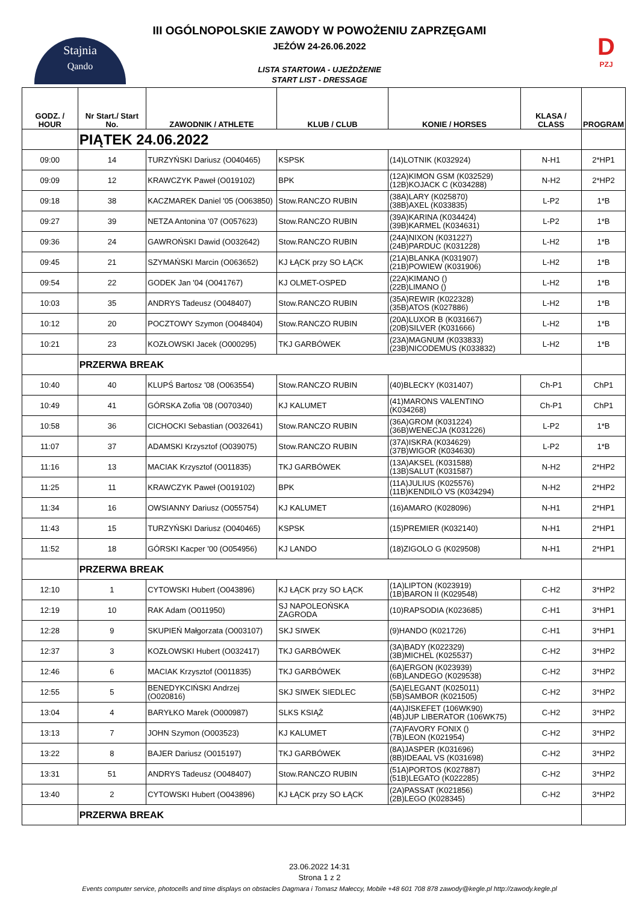Stajnia
Qando
D
PZJ
III OGÓLNOPOLSKIE ZAWODY W POWOŻENIU ZAPRZĘGAMI
JEŻÓW 24-26.06.2022
LISTA STARTOWA - UJEŻDŻENIE
START LIST - DRESSAGE
| GODZ. / HOUR | Nr Start./ Start No. | ZAWODNIK / ATHLETE | KLUB / CLUB | KONIE / HORSES | KLASA / CLASS | PROGRAM |
| --- | --- | --- | --- | --- | --- | --- |
| | PIĄTEK 24.06.2022 | | | | | |
| 09:00 | 14 | TURZYŃSKI Dariusz (O040465) | KSPSK | (14)LOTNIK (K032924) | N-H1 | 2*HP1 |
| 09:09 | 12 | KRAWCZYK Paweł (O019102) | BPK | (12A)KIMON GSM (K032529) (12B)KOJACK C (K034288) | N-H2 | 2*HP2 |
| 09:18 | 38 | KACZMAREK Daniel '05 (O063850) | Stow.RANCZO RUBIN | (38A)LARY (K025870) (38B)AXEL (K033835) | L-P2 | 1*B |
| 09:27 | 39 | NETZA Antonina '07 (O057623) | Stow.RANCZO RUBIN | (39A)KARINA (K034424) (39B)KARMEL (K034631) | L-P2 | 1*B |
| 09:36 | 24 | GAWROŃSKI Dawid (O032642) | Stow.RANCZO RUBIN | (24A)NIXON (K031227) (24B)PARDUC (K031228) | L-H2 | 1*B |
| 09:45 | 21 | SZYMAŃSKI Marcin (O063652) | KJ ŁĄCK przy SO ŁĄCK | (21A)BLANKA (K031907) (21B)POWIEW (K031906) | L-H2 | 1*B |
| 09:54 | 22 | GODEK Jan '04 (O041767) | KJ OLMET-OSPED | (22A)KIMANO () (22B)LIMANO () | L-H2 | 1*B |
| 10:03 | 35 | ANDRYS Tadeusz (O048407) | Stow.RANCZO RUBIN | (35A)REWIR (K022328) (35B)ATOS (K027886) | L-H2 | 1*B |
| 10:12 | 20 | POCZTOWY Szymon (O048404) | Stow.RANCZO RUBIN | (20A)LUXOR B (K031667) (20B)SILVER (K031666) | L-H2 | 1*B |
| 10:21 | 23 | KOZŁOWSKI Jacek (O000295) | TKJ GARBÓWEK | (23A)MAGNUM (K033833) (23B)NICODEMUS (K033832) | L-H2 | 1*B |
| | PRZERWA BREAK | | | | | |
| 10:40 | 40 | KLUPŚ Bartosz '08 (O063554) | Stow.RANCZO RUBIN | (40)BLECKY (K031407) | Ch-P1 | ChP1 |
| 10:49 | 41 | GÓRSKA Zofia '08 (O070340) | KJ KALUMET | (41)MARONS VALENTINO (K034268) | Ch-P1 | ChP1 |
| 10:58 | 36 | CICHOCKI Sebastian (O032641) | Stow.RANCZO RUBIN | (36A)GROM (K031224) (36B)WENECJA (K031226) | L-P2 | 1*B |
| 11:07 | 37 | ADAMSKI Krzysztof (O039075) | Stow.RANCZO RUBIN | (37A)ISKRA (K034629) (37B)WIGOR (K034630) | L-P2 | 1*B |
| 11:16 | 13 | MACIAK Krzysztof (O011835) | TKJ GARBÓWEK | (13A)AKSEL (K031588) (13B)SALUT (K031587) | N-H2 | 2*HP2 |
| 11:25 | 11 | KRAWCZYK Paweł (O019102) | BPK | (11A)JULIUS (K025576) (11B)KENDILO VS (K034294) | N-H2 | 2*HP2 |
| 11:34 | 16 | OWSIANNY Dariusz (O055754) | KJ KALUMET | (16)AMARO (K028096) | N-H1 | 2*HP1 |
| 11:43 | 15 | TURZYŃSKI Dariusz (O040465) | KSPSK | (15)PREMIER (K032140) | N-H1 | 2*HP1 |
| 11:52 | 18 | GÓRSKI Kacper '00 (O054956) | KJ LANDO | (18)ZIGOLO G (K029508) | N-H1 | 2*HP1 |
| | PRZERWA BREAK | | | | | |
| 12:10 | 1 | CYTOWSKI Hubert (O043896) | KJ ŁĄCK przy SO ŁĄCK | (1A)LIPTON (K023919) (1B)BARON II (K029548) | C-H2 | 3*HP2 |
| 12:19 | 10 | RAK Adam (O011950) | SJ NAPOLEOŃSKA ZAGRODA | (10)RAPSODIA (K023685) | C-H1 | 3*HP1 |
| 12:28 | 9 | SKUPIEŃ Małgorzata (O003107) | SKJ SIWEK | (9)HANDO (K021726) | C-H1 | 3*HP1 |
| 12:37 | 3 | KOZŁOWSKI Hubert (O032417) | TKJ GARBÓWEK | (3A)BADY (K022329) (3B)MICHEL (K025537) | C-H2 | 3*HP2 |
| 12:46 | 6 | MACIAK Krzysztof (O011835) | TKJ GARBÓWEK | (6A)ERGON (K023939) (6B)LANDEGO (K029538) | C-H2 | 3*HP2 |
| 12:55 | 5 | BENEDYKCIŃSKI Andrzej (O020816) | SKJ SIWEK SIEDLEC | (5A)ELEGANT (K025011) (5B)SAMBOR (K021505) | C-H2 | 3*HP2 |
| 13:04 | 4 | BARYŁKO Marek (O000987) | SLKS KSIĄŻ | (4A)JISKEFET (106WK90) (4B)JUP LIBERATOR (106WK75) | C-H2 | 3*HP2 |
| 13:13 | 7 | JOHN Szymon (O003523) | KJ KALUMET | (7A)FAVORY FONIX () (7B)LEON (K021954) | C-H2 | 3*HP2 |
| 13:22 | 8 | BAJER Dariusz (O015197) | TKJ GARBÓWEK | (8A)JASPER (K031696) (8B)IDEAAL VS (K031698) | C-H2 | 3*HP2 |
| 13:31 | 51 | ANDRYS Tadeusz (O048407) | Stow.RANCZO RUBIN | (51A)PORTOS (K027887) (51B)LEGATO (K022285) | C-H2 | 3*HP2 |
| 13:40 | 2 | CYTOWSKI Hubert (O043896) | KJ ŁĄCK przy SO ŁĄCK | (2A)PASSAT (K021856) (2B)LEGO (K028345) | C-H2 | 3*HP2 |
| | PRZERWA BREAK | | | | | |
23.06.2022 14:31
Strona 1 z 2
Events computer service, photocells and time displays on obstacles Dagmara i Tomasz Małeccy, Mobile +48 601 708 878 zawody@kegle.pl http://zawody.kegle.pl